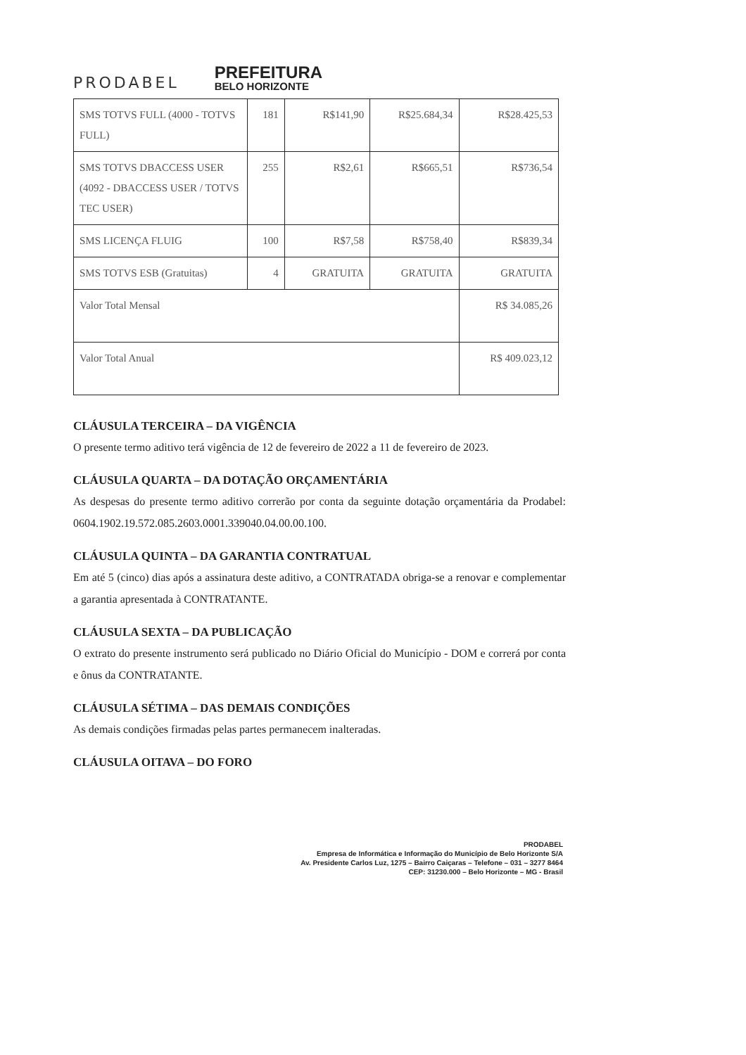PRODABEL
PREFEITURA
BELO HORIZONTE
| SMS TOTVS FULL (4000 - TOTVS FULL) | 181 | R$141,90 | R$25.684,34 | R$28.425,53 |
| SMS TOTVS DBACCESS USER (4092 - DBACCESS USER / TOTVS TEC USER) | 255 | R$2,61 | R$665,51 | R$736,54 |
| SMS LICENÇA FLUIG | 100 | R$7,58 | R$758,40 | R$839,34 |
| SMS TOTVS ESB (Gratuitas) | 4 | GRATUITA | GRATUITA | GRATUITA |
| Valor Total Mensal | | | | R$ 34.085,26 |
| Valor Total Anual | | | | R$ 409.023,12 |
CLÁUSULA TERCEIRA – DA VIGÊNCIA
O presente termo aditivo terá vigência de 12 de fevereiro de 2022 a 11 de fevereiro de 2023.
CLÁUSULA QUARTA – DA DOTAÇÃO ORÇAMENTÁRIA
As despesas do presente termo aditivo correrão por conta da seguinte dotação orçamentária da Prodabel: 0604.1902.19.572.085.2603.0001.339040.04.00.00.100.
CLÁUSULA QUINTA – DA GARANTIA CONTRATUAL
Em até 5 (cinco) dias após a assinatura deste aditivo, a CONTRATADA obriga-se a renovar e complementar a garantia apresentada à CONTRATANTE.
CLÁUSULA SEXTA – DA PUBLICAÇÃO
O extrato do presente instrumento será publicado no Diário Oficial do Município - DOM e correrá por conta e ônus da CONTRATANTE.
CLÁUSULA SÉTIMA – DAS DEMAIS CONDIÇÕES
As demais condições firmadas pelas partes permanecem inalteradas.
CLÁUSULA OITAVA – DO FORO
PRODABEL
Empresa de Informática e Informação do Município de Belo Horizonte S/A
Av. Presidente Carlos Luz, 1275 – Bairro Caiçaras – Telefone – 031 – 3277 8464
CEP: 31230.000 – Belo Horizonte – MG - Brasil